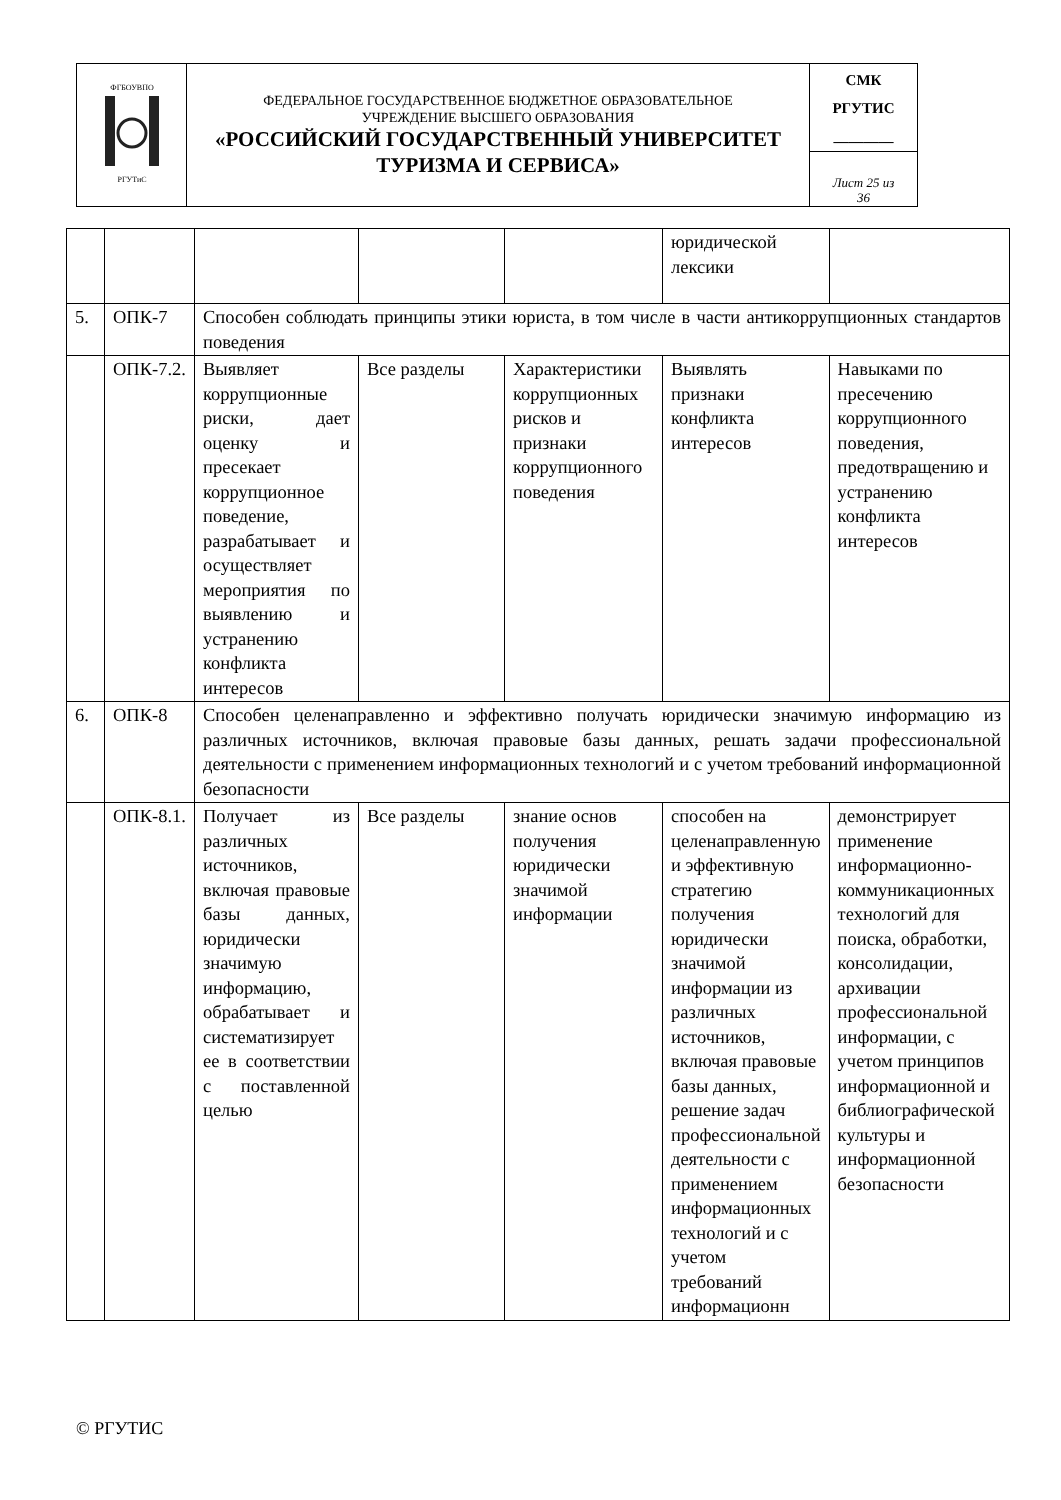| ФГБОУВПО РГУТиС | ФЕДЕРАЛЬНОЕ ГОСУДАРСТВЕННОЕ БЮДЖЕТНОЕ ОБРАЗОВАТЕЛЬНОЕ УЧРЕЖДЕНИЕ ВЫСШЕГО ОБРАЗОВАНИЯ «РОССИЙСКИЙ ГОСУДАРСТВЕННЫЙ УНИВЕРСИТЕТ ТУРИЗМА И СЕРВИСА» | СМК РГУТИС ________ |
| | | Лист 25 из 36 |
| | | | | | юридической лексики | |
| 5. | ОПК-7 | Способен соблюдать принципы этики юриста, в том числе в части антикоррупционных стандартов поведения | | | | |
| | ОПК-7.2. | Выявляет коррупционные риски, дает оценку и пресекает коррупционное поведение, разрабатывает и осуществляет мероприятия по выявлению и устранению конфликта интересов | Все разделы | Характеристики коррупционных рисков и признаки коррупционного поведения | Выявлять признаки конфликта интересов | Навыками по пресечению коррупционного поведения, предотвращению и устранению конфликта интересов |
| 6. | ОПК-8 | Способен целенаправленно и эффективно получать юридически значимую информацию из различных источников, включая правовые базы данных, решать задачи профессиональной деятельности с применением информационных технологий и с учетом требований информационной безопасности | | | | |
| | ОПК-8.1. | Получает из различных источников, включая правовые базы данных, юридически значимую информацию, обрабатывает и систематизирует ее в соответствии с поставленной целью | Все разделы | знание основ получения юридически значимой информации | способен на целенаправленную и эффективную стратегию получения юридически значимой информации из различных источников, включая правовые базы данных, решение задач профессиональной деятельности с применением информационных технологий и с учетом требований информационн | демонстрирует применение информационно-коммуникационных технологий для поиска, обработки, консолидации, архивации профессиональной информации, с учетом принципов информационной и библиографической культуры и информационной безопасности |
© РГУТИС